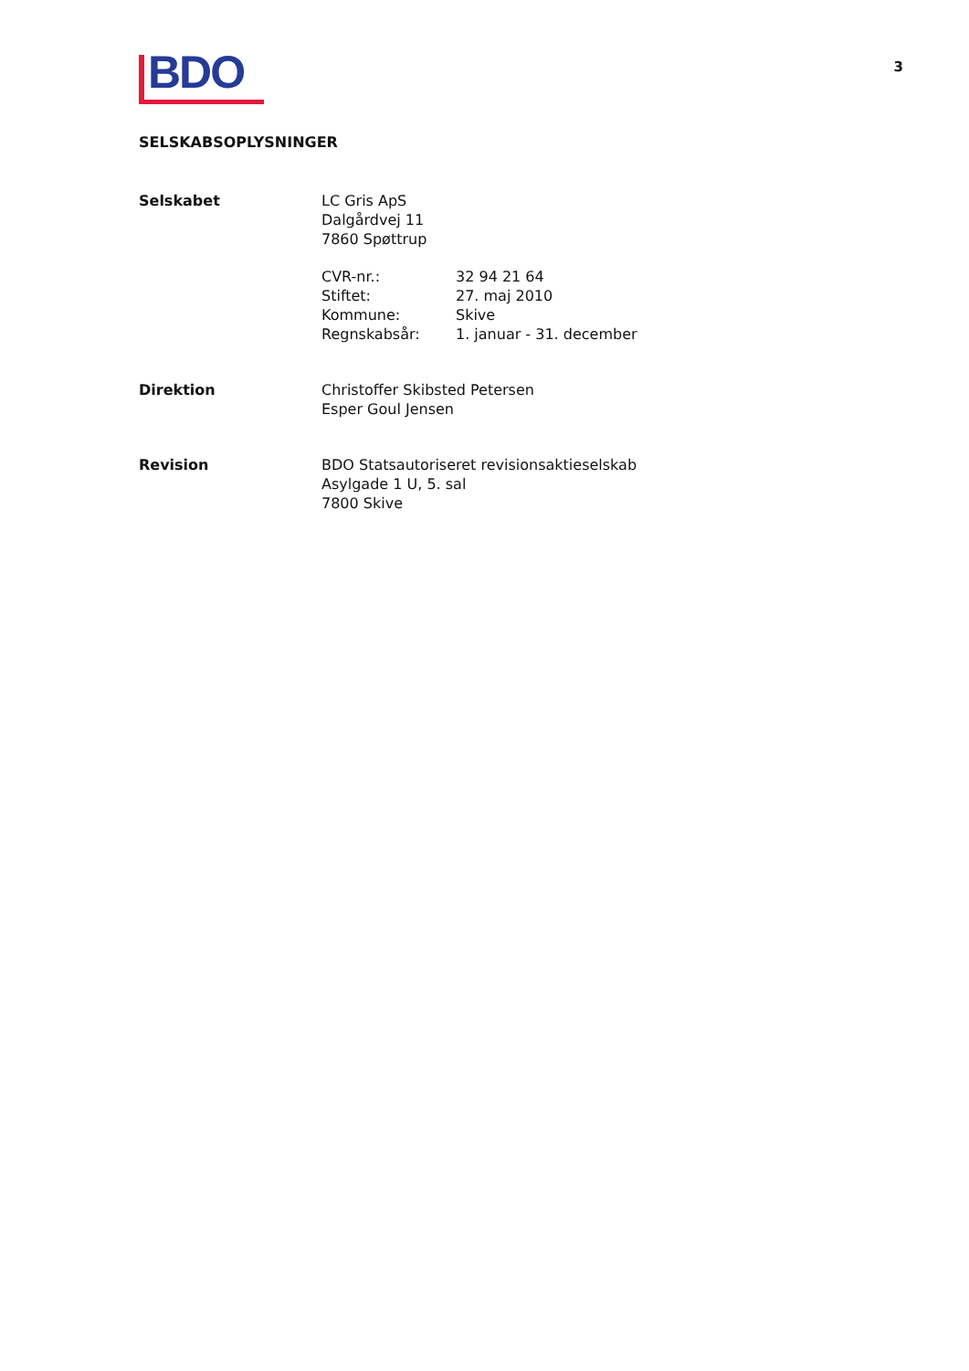BDO
3
SELSKABSOPLYSNINGER
| Selskabet | LC Gris ApS Dalgårdvej 11 7860 Spøttrup / CVR-nr.: / 32 94 21 64 / / Stiftet: / 27. maj 2010 / / Kommune: / Skive / / Regnskabsår: / 1. januar - 31. december / |
| Direktion | Christoffer Skibsted Petersen Esper Goul Jensen |
| Revision | BDO Statsautoriseret revisionsaktieselskab Asylgade 1 U, 5. sal 7800 Skive |